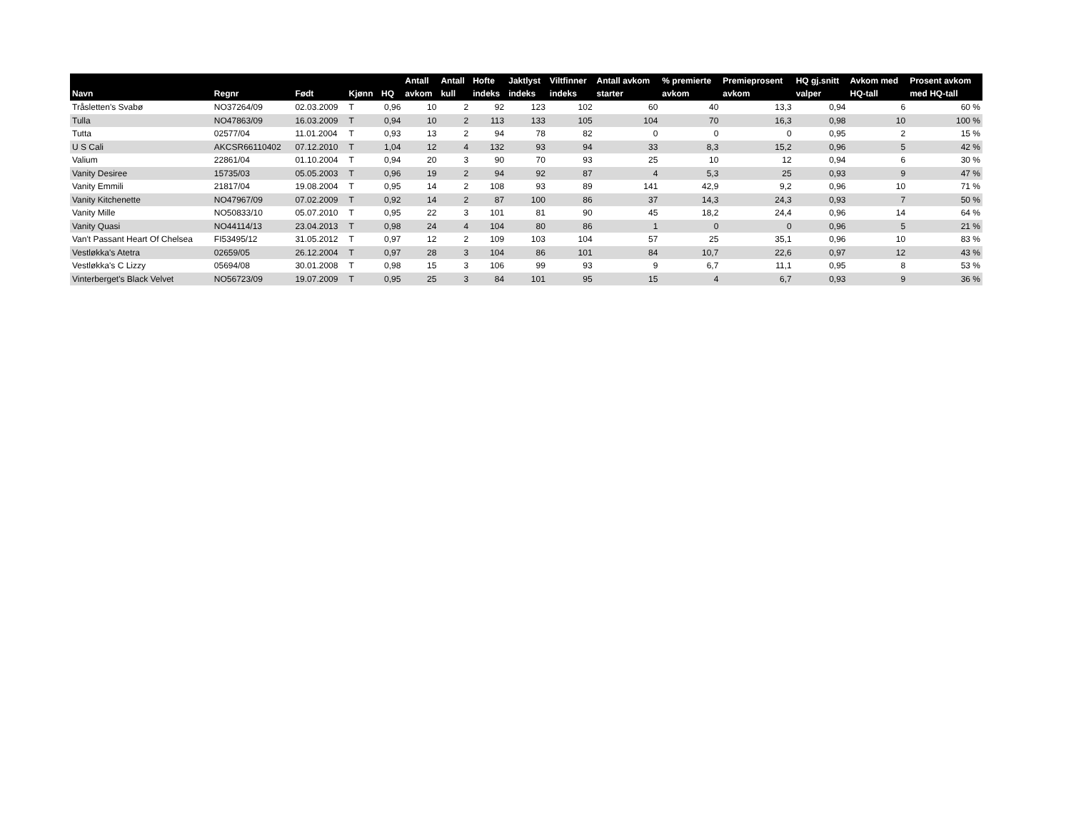| Navn | Regnr | Født | Kjønn | HQ | Antall avkom | Antall kull | Hofte indeks | Jaktlyst indeks | Viltfinner indeks | Antall avkom starter | % premierte avkom | Premieprosent avkom | HQ gj.snitt valper | Avkom med HQ-tall | Prosent avkom med HQ-tall |
| --- | --- | --- | --- | --- | --- | --- | --- | --- | --- | --- | --- | --- | --- | --- | --- |
| Tråsletten's Svabø | NO37264/09 | 02.03.2009 | T | 0,96 | 10 | 2 | 92 | 123 | 102 | 60 | 40 | 13,3 | 0,94 | 6 | 60 % |
| Tulla | NO47863/09 | 16.03.2009 | T | 0,94 | 10 | 2 | 113 | 133 | 105 | 104 | 70 | 16,3 | 0,98 | 10 | 100 % |
| Tutta | 02577/04 | 11.01.2004 | T | 0,93 | 13 | 2 | 94 | 78 | 82 | 0 | 0 | 0 | 0,95 | 2 | 15 % |
| U S Cali | AKCSR66110402 | 07.12.2010 | T | 1,04 | 12 | 4 | 132 | 93 | 94 | 33 | 8,3 | 15,2 | 0,96 | 5 | 42 % |
| Valium | 22861/04 | 01.10.2004 | T | 0,94 | 20 | 3 | 90 | 70 | 93 | 25 | 10 | 12 | 0,94 | 6 | 30 % |
| Vanity Desiree | 15735/03 | 05.05.2003 | T | 0,96 | 19 | 2 | 94 | 92 | 87 | 4 | 5,3 | 25 | 0,93 | 9 | 47 % |
| Vanity Emmili | 21817/04 | 19.08.2004 | T | 0,95 | 14 | 2 | 108 | 93 | 89 | 141 | 42,9 | 9,2 | 0,96 | 10 | 71 % |
| Vanity Kitchenette | NO47967/09 | 07.02.2009 | T | 0,92 | 14 | 2 | 87 | 100 | 86 | 37 | 14,3 | 24,3 | 0,93 | 7 | 50 % |
| Vanity Mille | NO50833/10 | 05.07.2010 | T | 0,95 | 22 | 3 | 101 | 81 | 90 | 45 | 18,2 | 24,4 | 0,96 | 14 | 64 % |
| Vanity Quasi | NO44114/13 | 23.04.2013 | T | 0,98 | 24 | 4 | 104 | 80 | 86 | 1 | 0 | 0 | 0,96 | 5 | 21 % |
| Van't Passant Heart Of Chelsea | FI53495/12 | 31.05.2012 | T | 0,97 | 12 | 2 | 109 | 103 | 104 | 57 | 25 | 35,1 | 0,96 | 10 | 83 % |
| Vestløkka's Atetra | 02659/05 | 26.12.2004 | T | 0,97 | 28 | 3 | 104 | 86 | 101 | 84 | 10,7 | 22,6 | 0,97 | 12 | 43 % |
| Vestløkka's C Lizzy | 05694/08 | 30.01.2008 | T | 0,98 | 15 | 3 | 106 | 99 | 93 | 9 | 6,7 | 11,1 | 0,95 | 8 | 53 % |
| Vinterberget's Black Velvet | NO56723/09 | 19.07.2009 | T | 0,95 | 25 | 3 | 84 | 101 | 95 | 15 | 4 | 6,7 | 0,93 | 9 | 36 % |